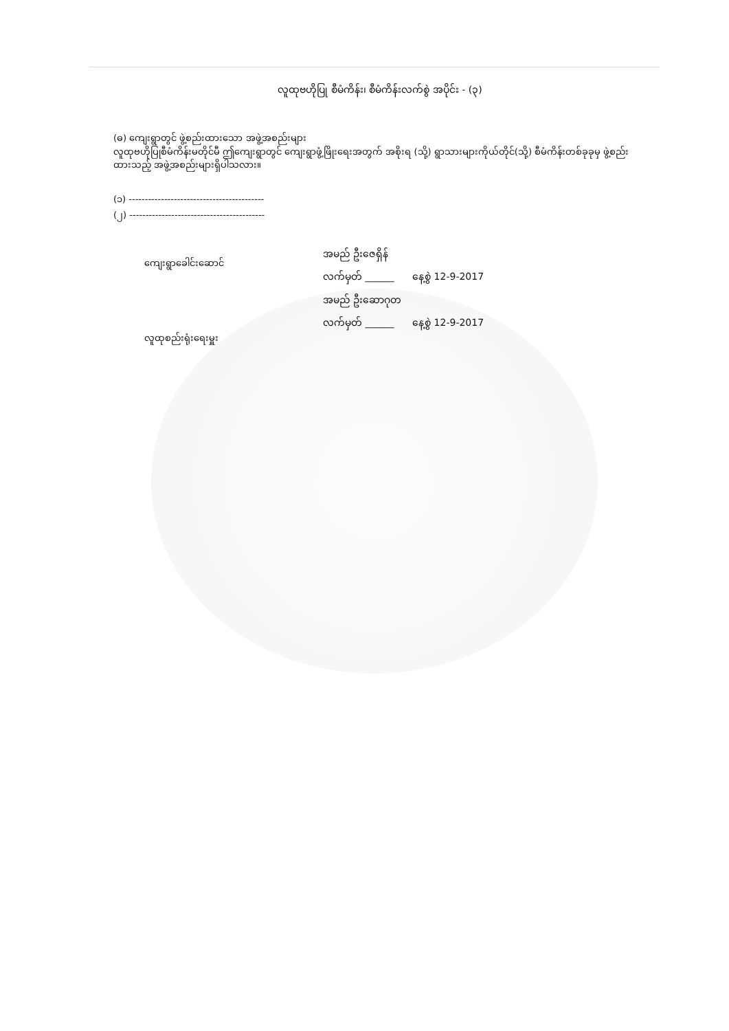လူထုဗဟိုပြု စီမံကိန်း၊ စီမံကိန်းလက်စွဲ အပိုင်း - (၃)
(ဓ) ကျေးရွာတွင် ဖွဲ့စည်းထားသော အဖွဲ့အစည်းများ
လူထုဗဟိုပြုစီမံကိန်းမတိုင်မီ ဤကျေးရွာတွင် ကျေးရွာဖွံ့ဖြိုးရေးအတွက် အစိုးရ (သို့) ရွာသားများကိုယ်တိုင်(သို့) စီမံကိန်းတစ်ခုခုမှ ဖွဲ့စည်းထားသည့် အဖွဲ့အစည်းများရှိပါသလား။
(၁) ------------------------------------------
(၂) ------------------------------------------
ကျေးရွာခေါင်းဆောင်
လူထုစည်းရုံးရေးမှူး
အမည် ဦးဇေရှိန်
လက်မှတ် ______ နေ့စွဲ 12-9-2017
အမည် ဦးဆောဂုတ
လက်မှတ် ______ နေ့စွဲ 12-9-2017